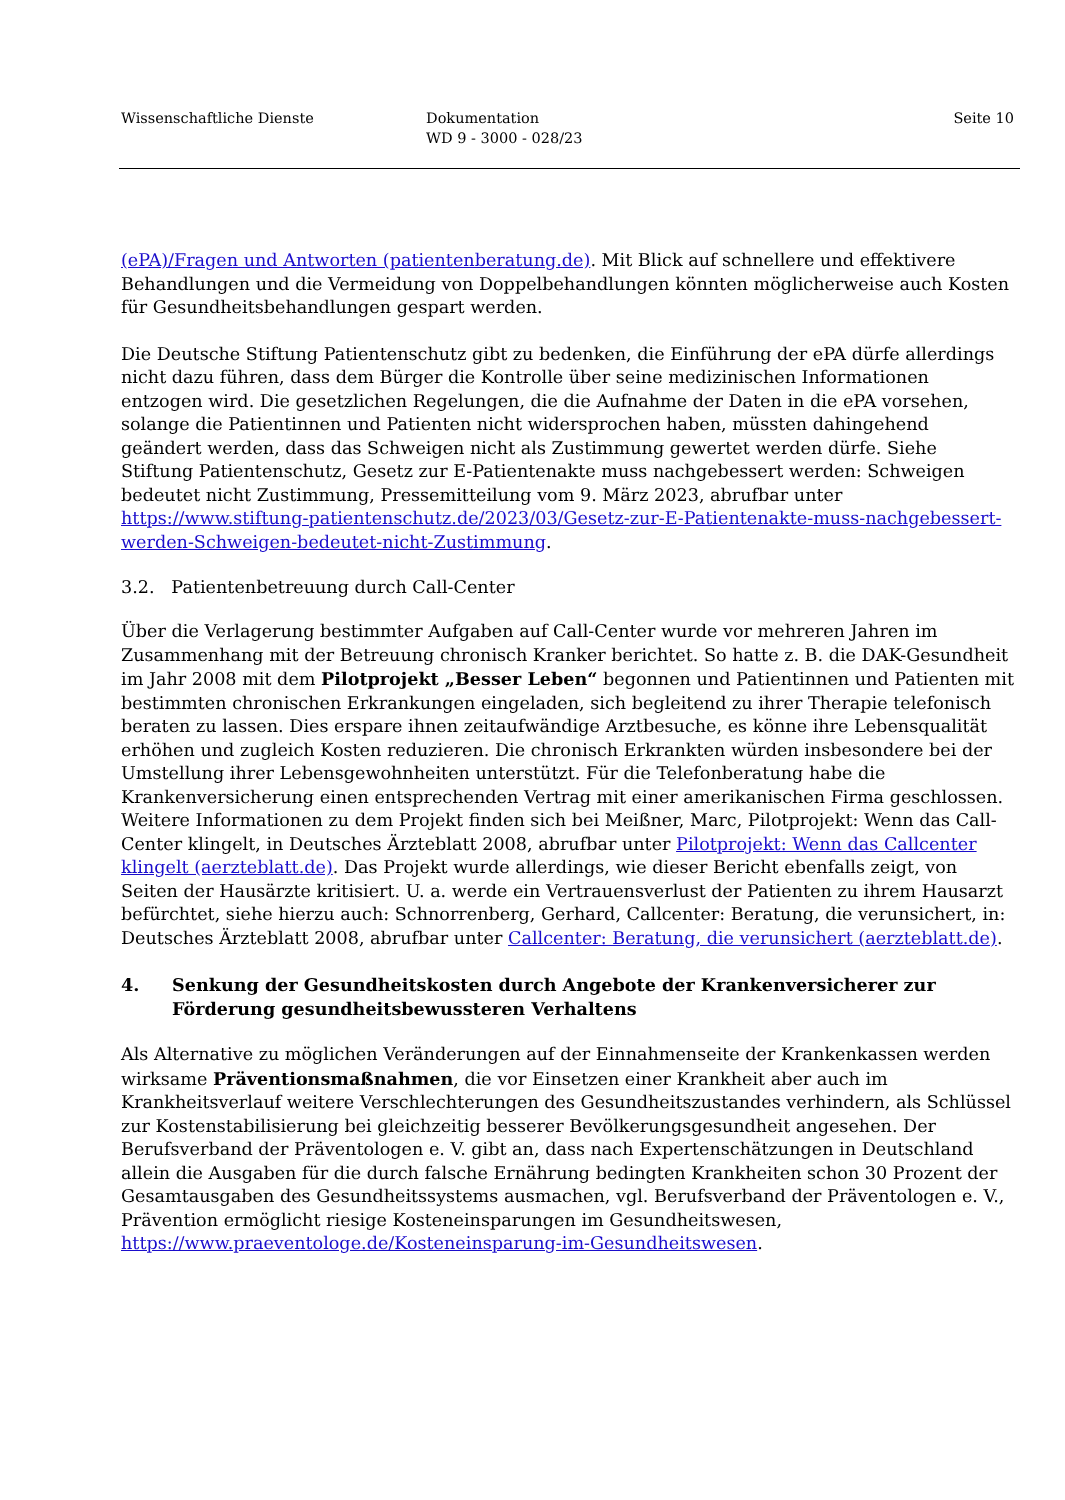Wissenschaftliche Dienste Dokumentation
WD 9 - 3000 - 028/23
Seite 10
(ePA)/Fragen und Antworten (patientenberatung.de). Mit Blick auf schnellere und effektivere Behandlungen und die Vermeidung von Doppelbehandlungen könnten möglicherweise auch Kosten für Gesundheitsbehandlungen gespart werden.
Die Deutsche Stiftung Patientenschutz gibt zu bedenken, die Einführung der ePA dürfe allerdings nicht dazu führen, dass dem Bürger die Kontrolle über seine medizinischen Informationen entzogen wird. Die gesetzlichen Regelungen, die die Aufnahme der Daten in die ePA vorsehen, solange die Patientinnen und Patienten nicht widersprochen haben, müssten dahingehend geändert werden, dass das Schweigen nicht als Zustimmung gewertet werden dürfe. Siehe Stiftung Patientenschutz, Gesetz zur E-Patientenakte muss nachgebessert werden: Schweigen bedeutet nicht Zustimmung, Pressemitteilung vom 9. März 2023, abrufbar unter https://www.stiftung-patientenschutz.de/2023/03/Gesetz-zur-E-Patientenakte-muss-nachgebessert-werden-Schweigen-bedeutet-nicht-Zustimmung.
3.2. Patientenbetreuung durch Call-Center
Über die Verlagerung bestimmter Aufgaben auf Call-Center wurde vor mehreren Jahren im Zusammenhang mit der Betreuung chronisch Kranker berichtet. So hatte z. B. die DAK-Gesundheit im Jahr 2008 mit dem Pilotprojekt „Besser Leben“ begonnen und Patientinnen und Patienten mit bestimmten chronischen Erkrankungen eingeladen, sich begleitend zu ihrer Therapie telefonisch beraten zu lassen. Dies erspare ihnen zeitaufwändige Arztbesuche, es könne ihre Lebensqualität erhöhen und zugleich Kosten reduzieren. Die chronisch Erkrankten würden insbesondere bei der Umstellung ihrer Lebensgewohnheiten unterstützt. Für die Telefonberatung habe die Krankenversicherung einen entsprechenden Vertrag mit einer amerikanischen Firma geschlossen. Weitere Informationen zu dem Projekt finden sich bei Meißner, Marc, Pilotprojekt: Wenn das Call-Center klingelt, in Deutsches Ärzteblatt 2008, abrufbar unter Pilotprojekt: Wenn das Callcenter klingelt (aerzteblatt.de). Das Projekt wurde allerdings, wie dieser Bericht ebenfalls zeigt, von Seiten der Hausärzte kritisiert. U. a. werde ein Vertrauensverlust der Patienten zu ihrem Hausarzt befürchtet, siehe hierzu auch: Schnorrenberg, Gerhard, Callcenter: Beratung, die verunsichert, in: Deutsches Ärzteblatt 2008, abrufbar unter Callcenter: Beratung, die verunsichert (aerzteblatt.de).
4. Senkung der Gesundheitskosten durch Angebote der Krankenversicherer zur Förderung gesundheitsbewussteren Verhaltens
Als Alternative zu möglichen Veränderungen auf der Einnahmenseite der Krankenkassen werden wirksame Präventionsmaßnahmen, die vor Einsetzen einer Krankheit aber auch im Krankheitsverlauf weitere Verschlechterungen des Gesundheitszustandes verhindern, als Schlüssel zur Kostenstabilisierung bei gleichzeitig besserer Bevölkerungsgesundheit angesehen. Der Berufsverband der Präventologen e. V. gibt an, dass nach Expertenschätzungen in Deutschland allein die Ausgaben für die durch falsche Ernährung bedingten Krankheiten schon 30 Prozent der Gesamtausgaben des Gesundheitssystems ausmachen, vgl. Berufsverband der Präventologen e. V., Prävention ermöglicht riesige Kosteneinsparungen im Gesundheitswesen, https://www.praeventologe.de/Kosteneinsparung-im-Gesundheitswesen.